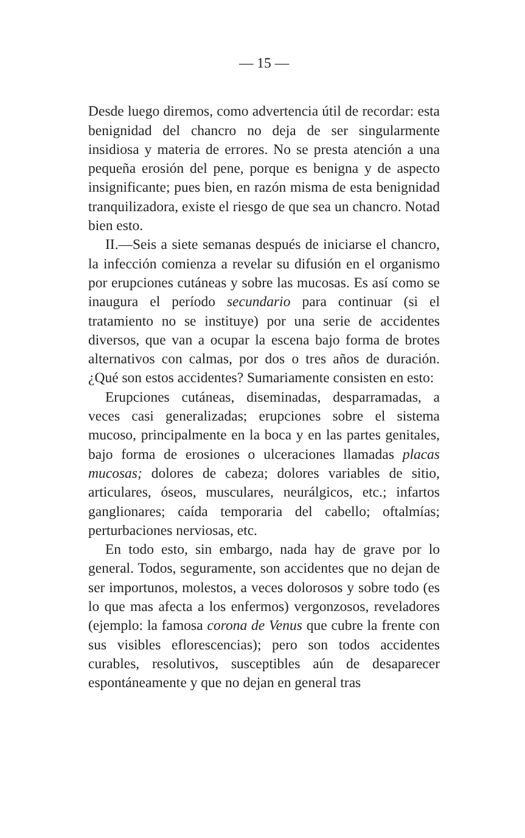— 15 —
Desde luego diremos, como advertencia útil de recordar: esta benignidad del chancro no deja de ser singularmente insidiosa y materia de errores. No se presta atención a una pequeña erosión del pene, porque es benigna y de aspecto insignificante; pues bien, en razón misma de esta benignidad tranquilizadora, existe el riesgo de que sea un chancro. Notad bien esto.
II.—Seis a siete semanas después de iniciarse el chancro, la infección comienza a revelar su difusión en el organismo por erupciones cutáneas y sobre las mucosas. Es así como se inaugura el período secundario para continuar (si el tratamiento no se instituye) por una serie de accidentes diversos, que van a ocupar la escena bajo forma de brotes alternativos con calmas, por dos o tres años de duración. ¿Qué son estos accidentes? Sumariamente consisten en esto:
Erupciones cutáneas, diseminadas, desparramadas, a veces casi generalizadas; erupciones sobre el sistema mucoso, principalmente en la boca y en las partes genitales, bajo forma de erosiones o ulceraciones llamadas placas mucosas; dolores de cabeza; dolores variables de sitio, articulares, óseos, musculares, neurálgicos, etc.; infartos ganglionares; caída temporaria del cabello; oftalmías; perturbaciones nerviosas, etc.
En todo esto, sin embargo, nada hay de grave por lo general. Todos, seguramente, son accidentes que no dejan de ser importunos, molestos, a veces dolorosos y sobre todo (es lo que mas afecta a los enfermos) vergonzosos, reveladores (ejemplo: la famosa corona de Venus que cubre la frente con sus visibles eflorescencias); pero son todos accidentes curables, resolutivos, susceptibles aún de desaparecer espontáneamente y que no dejan en general tras